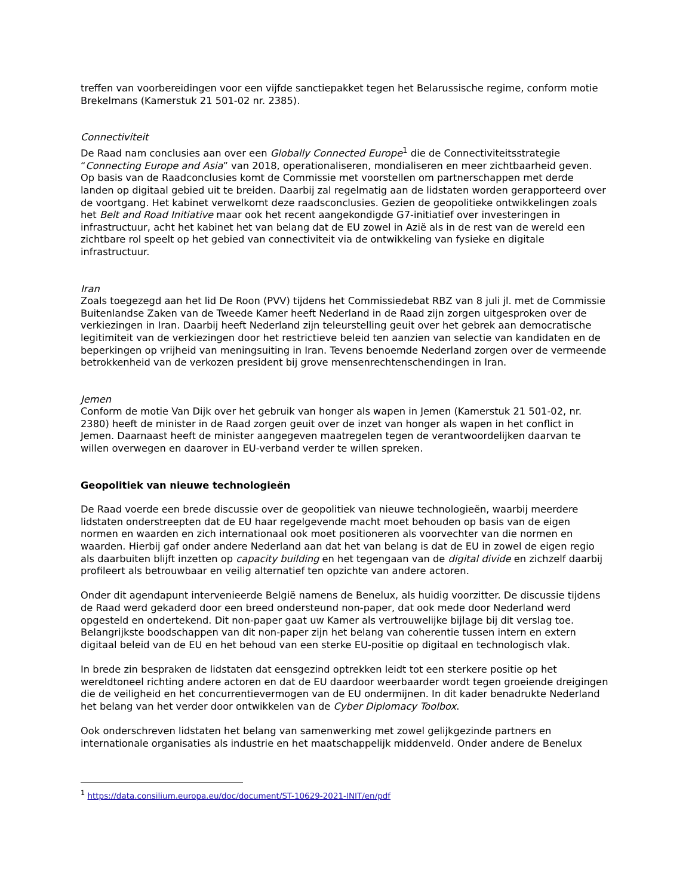treffen van voorbereidingen voor een vijfde sanctiepakket tegen het Belarussische regime, conform motie Brekelmans (Kamerstuk 21 501-02 nr. 2385).
Connectiviteit
De Raad nam conclusies aan over een Globally Connected Europe<sup>1</sup> die de Connectiviteitsstrategie “Connecting Europe and Asia” van 2018, operationaliseren, mondialiseren en meer zichtbaarheid geven. Op basis van de Raadconclusies komt de Commissie met voorstellen om partnerschappen met derde landen op digitaal gebied uit te breiden. Daarbij zal regelmatig aan de lidstaten worden gerapporteerd over de voortgang. Het kabinet verwelkomt deze raadsconclusies. Gezien de geopolitieke ontwikkelingen zoals het Belt and Road Initiative maar ook het recent aangekondigde G7-initiatief over investeringen in infrastructuur, acht het kabinet het van belang dat de EU zowel in Azië als in de rest van de wereld een zichtbare rol speelt op het gebied van connectiviteit via de ontwikkeling van fysieke en digitale infrastructuur.
Iran
Zoals toegezegd aan het lid De Roon (PVV) tijdens het Commissiedebat RBZ van 8 juli jl. met de Commissie Buitenlandse Zaken van de Tweede Kamer heeft Nederland in de Raad zijn zorgen uitgesproken over de verkiezingen in Iran. Daarbij heeft Nederland zijn teleurstelling geuit over het gebrek aan democratische legitimiteit van de verkiezingen door het restrictieve beleid ten aanzien van selectie van kandidaten en de beperkingen op vrijheid van meningsuiting in Iran. Tevens benoemde Nederland zorgen over de vermeende betrokkenheid van de verkozen president bij grove mensenrechtenschendingen in Iran.
Jemen
Conform de motie Van Dijk over het gebruik van honger als wapen in Jemen (Kamerstuk 21 501-02, nr. 2380) heeft de minister in de Raad zorgen geuit over de inzet van honger als wapen in het conflict in Jemen. Daarnaast heeft de minister aangegeven maatregelen tegen de verantwoordelijken daarvan te willen overwegen en daarover in EU-verband verder te willen spreken.
Geopolitiek van nieuwe technologieën
De Raad voerde een brede discussie over de geopolitiek van nieuwe technologieën, waarbij meerdere lidstaten onderstreepten dat de EU haar regelgevende macht moet behouden op basis van de eigen normen en waarden en zich internationaal ook moet positioneren als voorvechter van die normen en waarden. Hierbij gaf onder andere Nederland aan dat het van belang is dat de EU in zowel de eigen regio als daarbuiten blijft inzetten op capacity building en het tegengaan van de digital divide en zichzelf daarbij profileert als betrouwbaar en veilig alternatief ten opzichte van andere actoren.
Onder dit agendapunt intervenieerde België namens de Benelux, als huidig voorzitter. De discussie tijdens de Raad werd gekaderd door een breed ondersteund non-paper, dat ook mede door Nederland werd opgesteld en ondertekend. Dit non-paper gaat uw Kamer als vertrouwelijke bijlage bij dit verslag toe. Belangrijkste boodschappen van dit non-paper zijn het belang van coherentie tussen intern en extern digitaal beleid van de EU en het behoud van een sterke EU-positie op digitaal en technologisch vlak.
In brede zin bespraken de lidstaten dat eensgezind optrekken leidt tot een sterkere positie op het wereldtoneel richting andere actoren en dat de EU daardoor weerbaarder wordt tegen groeiende dreigingen die de veiligheid en het concurrentievermogen van de EU ondermijnen. In dit kader benadrukte Nederland het belang van het verder door ontwikkelen van de Cyber Diplomacy Toolbox.
Ook onderschreven lidstaten het belang van samenwerking met zowel gelijkgezinde partners en internationale organisaties als industrie en het maatschappelijk middenveld. Onder andere de Benelux
<sup>1</sup> https://data.consilium.europa.eu/doc/document/ST-10629-2021-INIT/en/pdf